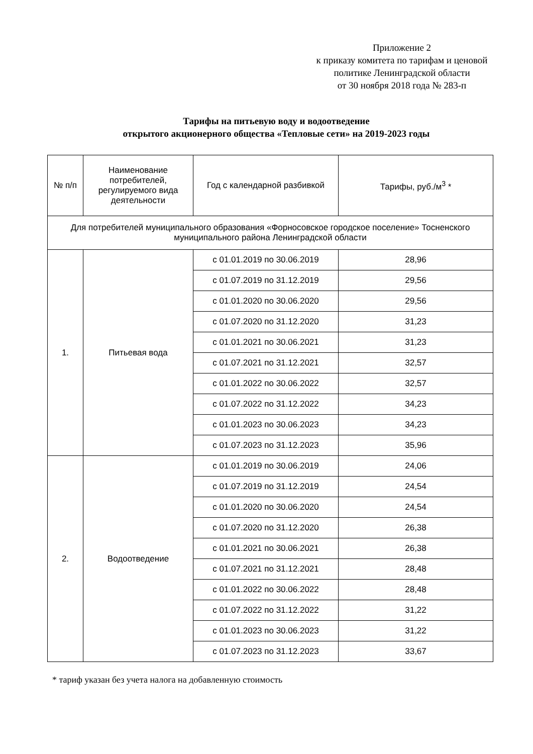Приложение 2
к приказу комитета по тарифам и ценовой политике Ленинградской области
от 30 ноября 2018 года № 283-п
Тарифы на питьевую воду и водоотведение
открытого акционерного общества «Тепловые сети» на 2019-2023 годы
| № п/п | Наименование потребителей, регулируемого вида деятельности | Год с календарной разбивкой | Тарифы, руб./м<sup>3</sup> * |
| --- | --- | --- | --- |
| Для потребителей муниципального образования «Форносовское городское поселение» Тосненского муниципального района Ленинградской области | | | |
| 1. | Питьевая вода | с 01.01.2019 по 30.06.2019 | 28,96 |
| | | с 01.07.2019 по 31.12.2019 | 29,56 |
| | | с 01.01.2020 по 30.06.2020 | 29,56 |
| | | с 01.07.2020 по 31.12.2020 | 31,23 |
| | | с 01.01.2021 по 30.06.2021 | 31,23 |
| | | с 01.07.2021 по 31.12.2021 | 32,57 |
| | | с 01.01.2022 по 30.06.2022 | 32,57 |
| | | с 01.07.2022 по 31.12.2022 | 34,23 |
| | | с 01.01.2023 по 30.06.2023 | 34,23 |
| | | с 01.07.2023 по 31.12.2023 | 35,96 |
| 2. | Водоотведение | с 01.01.2019 по 30.06.2019 | 24,06 |
| | | с 01.07.2019 по 31.12.2019 | 24,54 |
| | | с 01.01.2020 по 30.06.2020 | 24,54 |
| | | с 01.07.2020 по 31.12.2020 | 26,38 |
| | | с 01.01.2021 по 30.06.2021 | 26,38 |
| | | с 01.07.2021 по 31.12.2021 | 28,48 |
| | | с 01.01.2022 по 30.06.2022 | 28,48 |
| | | с 01.07.2022 по 31.12.2022 | 31,22 |
| | | с 01.01.2023 по 30.06.2023 | 31,22 |
| | | с 01.07.2023 по 31.12.2023 | 33,67 |
* тариф указан без учета налога на добавленную стоимость